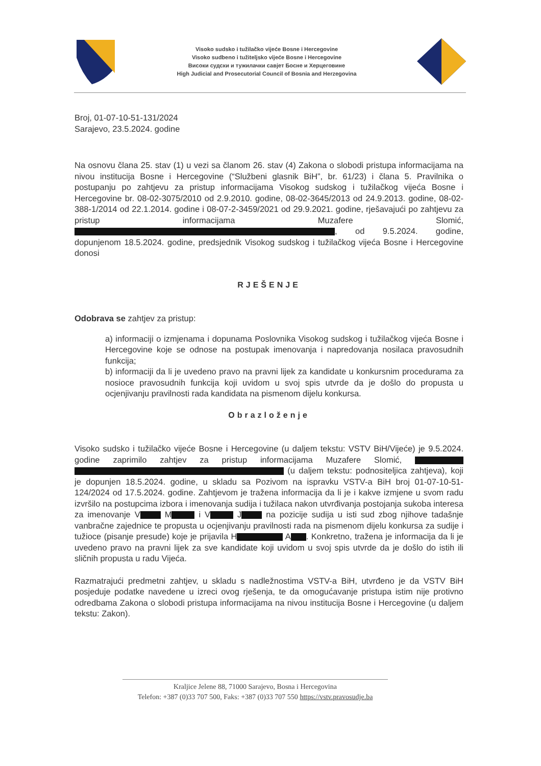Visoko sudsko i tužilačko vijeće Bosne i Hercegovine
Visoko sudbeno i tužiteljsko vijeće Bosne i Hercegovine
Високи судски и тужилачки савјет Босне и Херцеговине
High Judicial and Prosecutorial Council of Bosnia and Herzegovina
Broj, 01-07-10-51-131/2024
Sarajevo, 23.5.2024. godine
Na osnovu člana 25. stav (1) u vezi sa članom 26. stav (4) Zakona o slobodi pristupa informacijama na nivou institucija Bosne i Hercegovine (“Službeni glasnik BiH”, br. 61/23) i člana 5. Pravilnika o postupanju po zahtjevu za pristup informacijama Visokog sudskog i tužilačkog vijeća Bosne i Hercegovine br. 08-02-3075/2010 od 2.9.2010. godine, 08-02-3645/2013 od 24.9.2013. godine, 08-02-388-1/2014 od 22.1.2014. godine i 08-07-2-3459/2021 od 29.9.2021. godine, rješavajući po zahtjevu za pristup informacijama Muzafere Slomić, , od 9.5.2024. godine, dopunjenom 18.5.2024. godine, predsjednik Visokog sudskog i tužilačkog vijeća Bosne i Hercegovine donosi
RJEŠENJE
Odobrava se zahtjev za pristup:
a) informaciji o izmjenama i dopunama Poslovnika Visokog sudskog i tužilačkog vijeća Bosne i Hercegovine koje se odnose na postupak imenovanja i napredovanja nosilaca pravosudnih funkcija;
b) informaciji da li je uvedeno pravo na pravni lijek za kandidate u konkursnim procedurama za nosioce pravosudnih funkcija koji uvidom u svoj spis utvrde da je došlo do propusta u ocjenjivanju pravilnosti rada kandidata na pismenom dijelu konkursa.
Obrazloženje
Visoko sudsko i tužilačko vijeće Bosne i Hercegovine (u daljem tekstu: VSTV BiH/Vijeće) je 9.5.2024. godine zaprimilo zahtjev za pristup informacijama Muzafere Slomić, (u daljem tekstu: podnositeljica zahtjeva), koji je dopunjen 18.5.2024. godine, u skladu sa Pozivom na ispravku VSTV-a BiH broj 01-07-10-51-124/2024 od 17.5.2024. godine. Zahtjevom je tražena informacija da li je i kakve izmjene u svom radu izvršilo na postupcima izbora i imenovanja sudija i tužilaca nakon utvrđivanja postojanja sukoba interesa za imenovanje V M i V J na pozicije sudija u isti sud zbog njihove tadašnje vanbračne zajednice te propusta u ocjenjivanju pravilnosti rada na pismenom dijelu konkursa za sudije i tužioce (pisanje presude) koje je prijavila H A . Konkretno, tražena je informacija da li je uvedeno pravo na pravni lijek za sve kandidate koji uvidom u svoj spis utvrde da je došlo do istih ili sličnih propusta u radu Vijeća.
Razmatrajući predmetni zahtjev, u skladu s nadležnostima VSTV-a BiH, utvrđeno je da VSTV BiH posjeduje podatke navedene u izreci ovog rješenja, te da omogućavanje pristupa istim nije protivno odredbama Zakona o slobodi pristupa informacijama na nivou institucija Bosne i Hercegovine (u daljem tekstu: Zakon).
Kraljice Jelene 88, 71000 Sarajevo, Bosna i Hercegovina
Telefon: +387 (0)33 707 500, Faks: +387 (0)33 707 550 https://vstv.pravosudje.ba